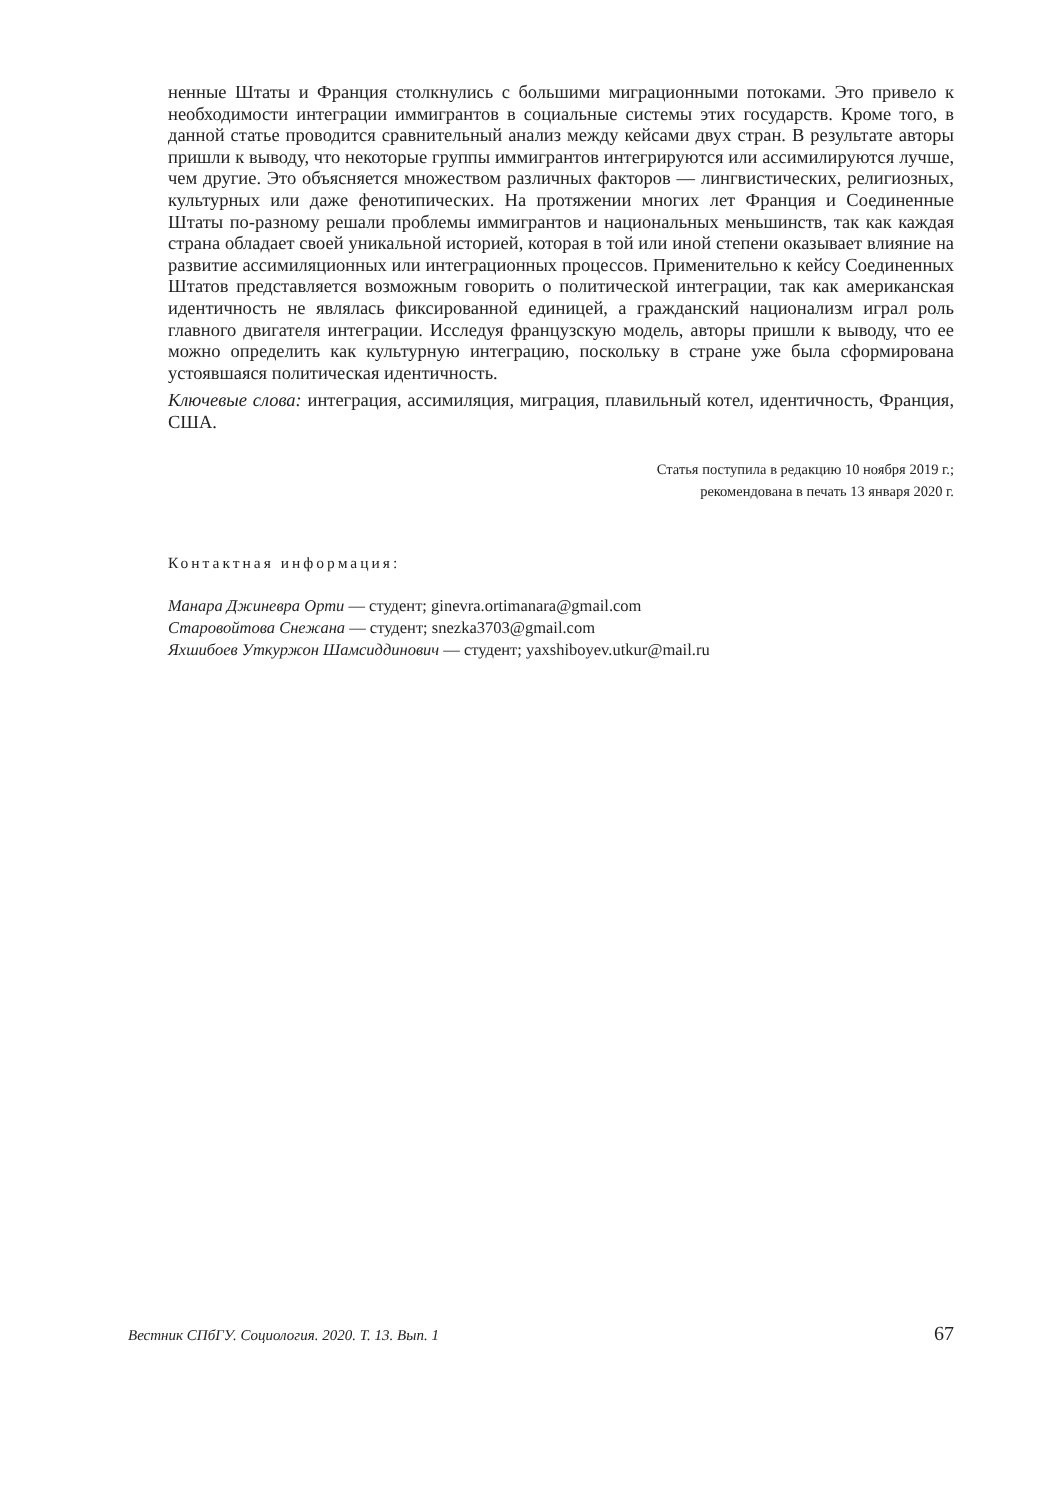ненные Штаты и Франция столкнулись с большими миграционными потоками. Это привело к необходимости интеграции иммигрантов в социальные системы этих государств. Кроме того, в данной статье проводится сравнительный анализ между кейсами двух стран. В результате авторы пришли к выводу, что некоторые группы иммигрантов интегрируются или ассимилируются лучше, чем другие. Это объясняется множеством различных факторов — лингвистических, религиозных, культурных или даже фенотипических. На протяжении многих лет Франция и Соединенные Штаты по-разному решали проблемы иммигрантов и национальных меньшинств, так как каждая страна обладает своей уникальной историей, которая в той или иной степени оказывает влияние на развитие ассимиляционных или интеграционных процессов. Применительно к кейсу Соединенных Штатов представляется возможным говорить о политической интеграции, так как американская идентичность не являлась фиксированной единицей, а гражданский национализм играл роль главного двигателя интеграции. Исследуя французскую модель, авторы пришли к выводу, что ее можно определить как культурную интеграцию, поскольку в стране уже была сформирована устоявшаяся политическая идентичность.
Ключевые слова: интеграция, ассимиляция, миграция, плавильный котел, идентичность, Франция, США.
Статья поступила в редакцию 10 ноября 2019 г.;
рекомендована в печать 13 января 2020 г.
Контактная информация:
Манара Джиневра Орти — студент; ginevra.ortimanara@gmail.com
Старовойтова Снежана — студент; snezka3703@gmail.com
Яхшибоев Уткуржон Шамсиддинович — студент; yaxshiboyev.utkur@mail.ru
Вестник СПбГУ. Социология. 2020. Т. 13. Вып. 1 67